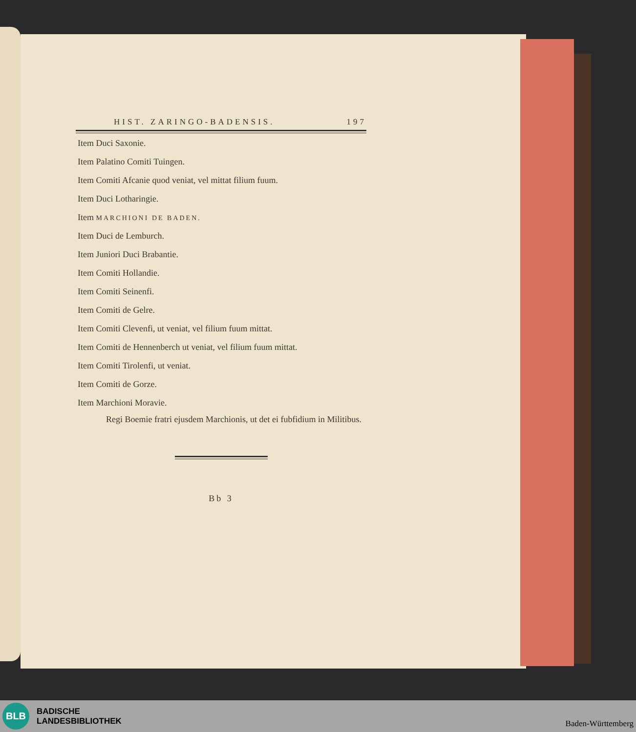HIST. ZARINGO-BADENSIS. 197
Item Duci Saxonie.
Item Palatino Comiti Tuingen.
Item Comiti Afcanie quod veniat, vel mittat filium fuum.
Item Duci Lotharingie.
Item MARCHIONI DE BADEN.
Item Duci de Lemburch.
Item Juniori Duci Brabantie.
Item Comiti Hollandie.
Item Comiti Seinenfi.
Item Comiti de Gelre.
Item Comiti Clevenfi, ut veniat, vel filium fuum mittat.
Item Comiti de Hennenberch ut veniat, vel filium fuum mittat.
Item Comiti Tirolenfi, ut veniat.
Item Comiti de Gorze.
Item Marchioni Moravie.
Regi Boemie fratri ejusdem Marchionis, ut det ei fubfidium in Militibus.
Bb 3
BLB
BADISCHE
LANDESBIBLIOTHEK
Baden-Württemberg